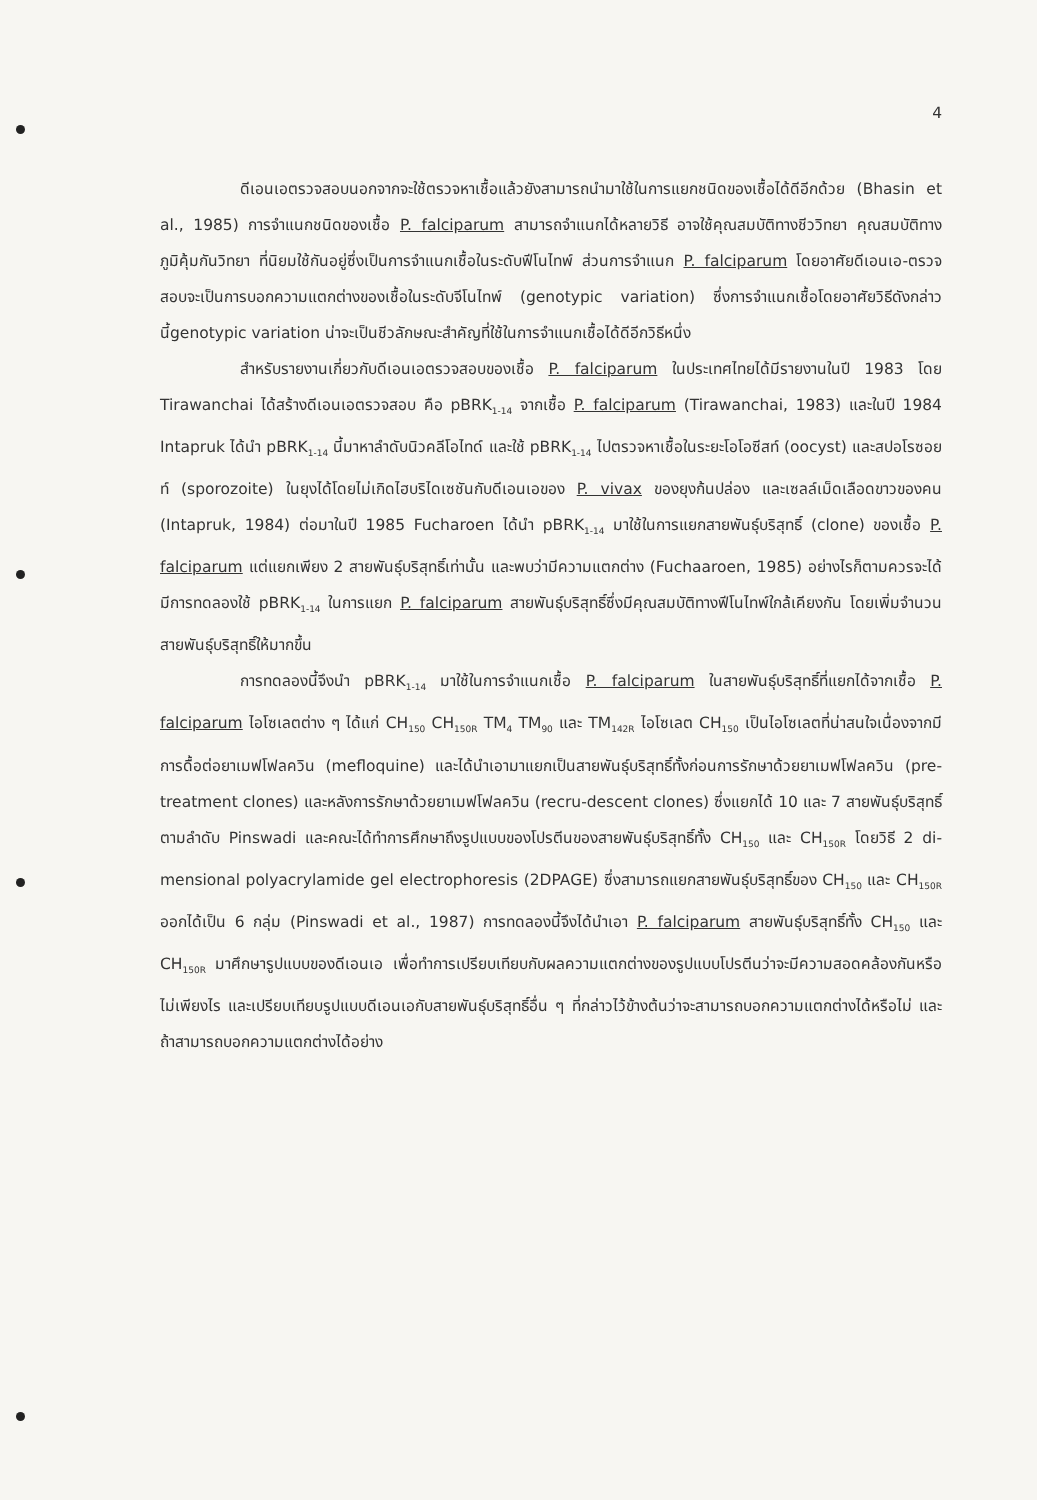4
ดีเอนเอตรวจสอบนอกจากจะใช้ตรวจหาเชื้อแล้วยังสามารถนำมาใช้ในการแยกชนิดของเชื้อได้ดีอีกด้วย (Bhasin et al., 1985) การจำแนกชนิดของเชื้อ P. falciparum สามารถจำแนกได้หลายวิธี อาจใช้คุณสมบัติทางชีววิทยา คุณสมบัติทางภูมิคุ้มกันวิทยา ที่นิยมใช้กันอยู่ซึ่งเป็นการจำแนกเชื้อในระดับฟีโนไทพ์ ส่วนการจำแนก P. falciparum โดยอาศัยดีเอนเอ-ตรวจสอบจะเป็นการบอกความแตกต่างของเชื้อในระดับจีโนไทพ์ (genotypic variation) ซึ่งการจำแนกเชื้อโดยอาศัยวิธีดังกล่าวนี้genotypic variation น่าจะเป็นชีวลักษณะสำคัญที่ใช้ในการจำแนกเชื้อได้ดีอีกวิธีหนึ่ง
สำหรับรายงานเกี่ยวกับดีเอนเอตรวจสอบของเชื้อ P. falciparum ในประเทศไทยได้มีรายงานในปี 1983 โดย Tirawanchai ได้สร้างดีเอนเอตรวจสอบ คือ pBRK<sub>1-14</sub> จากเชื้อ P. falciparum (Tirawanchai, 1983) และในปี 1984 Intapruk ได้นำ pBRK<sub>1-14</sub> นี้มาหาลำดับนิวคลีโอไทด์ และใช้ pBRK<sub>1-14</sub> ไปตรวจหาเชื้อในระยะโอโอซีสท์ (oocyst) และสปอโรซอยท์ (sporozoite) ในยุงได้โดยไม่เกิดไฮบริไดเซชันกับดีเอนเอของ P. vivax ของยุงก้นปล่อง และเซลล์เม็ดเลือดขาวของคน (Intapruk, 1984) ต่อมาในปี 1985 Fucharoen ได้นำ pBRK<sub>1-14</sub> มาใช้ในการแยกสายพันธุ์บริสุทธิ์ (clone) ของเชื้อ P. falciparum แต่แยกเพียง 2 สายพันธุ์บริสุทธิ์เท่านั้น และพบว่ามีความแตกต่าง (Fuchaaroen, 1985) อย่างไรก็ตามควรจะได้มีการทดลองใช้ pBRK<sub>1-14</sub> ในการแยก P. falciparum สายพันธุ์บริสุทธิ์ซึ่งมีคุณสมบัติทางฟีโนไทพ์ใกล้เคียงกัน โดยเพิ่มจำนวนสายพันธุ์บริสุทธิ์ให้มากขึ้น
การทดลองนี้จึงนำ pBRK<sub>1-14</sub> มาใช้ในการจำแนกเชื้อ P. falciparum ในสายพันธุ์บริสุทธิ์ที่แยกได้จากเชื้อ P. falciparum ไอโซเลตต่าง ๆ ได้แก่ CH<sub>150</sub> CH<sub>150R</sub> TM<sub>4</sub> TM<sub>90</sub> และ TM<sub>142R</sub> ไอโซเลต CH<sub>150</sub> เป็นไอโซเลตที่น่าสนใจเนื่องจากมีการดื้อต่อยาเมฟโฟลควิน (mefloquine) และได้นำเอามาแยกเป็นสายพันธุ์บริสุทธิ์ทั้งก่อนการรักษาด้วยยาเมฟโฟลควิน (pre-treatment clones) และหลังการรักษาด้วยยาเมฟโฟลควิน (recru-descent clones) ซึ่งแยกได้ 10 และ 7 สายพันธุ์บริสุทธิ์ตามลำดับ Pinswadi และคณะได้ทำการศึกษาถึงรูปแบบของโปรตีนของสายพันธุ์บริสุทธิ์ทั้ง CH<sub>150</sub> และ CH<sub>150R</sub> โดยวิธี 2 di-mensional polyacrylamide gel electrophoresis (2DPAGE) ซึ่งสามารถแยกสายพันธุ์บริสุทธิ์ของ CH<sub>150</sub> และ CH<sub>150R</sub> ออกได้เป็น 6 กลุ่ม (Pinswadi et al., 1987) การทดลองนี้จึงได้นำเอา P. falciparum สายพันธุ์บริสุทธิ์ทั้ง CH<sub>150</sub> และ CH<sub>150R</sub> มาศึกษารูปแบบของดีเอนเอ เพื่อทำการเปรียบเทียบกับผลความแตกต่างของรูปแบบโปรตีนว่าจะมีความสอดคล้องกันหรือไม่เพียงไร และเปรียบเทียบรูปแบบดีเอนเอกับสายพันธุ์บริสุทธิ์อื่น ๆ ที่กล่าวไว้ข้างต้นว่าจะสามารถบอกความแตกต่างได้หรือไม่ และถ้าสามารถบอกความแตกต่างได้อย่าง